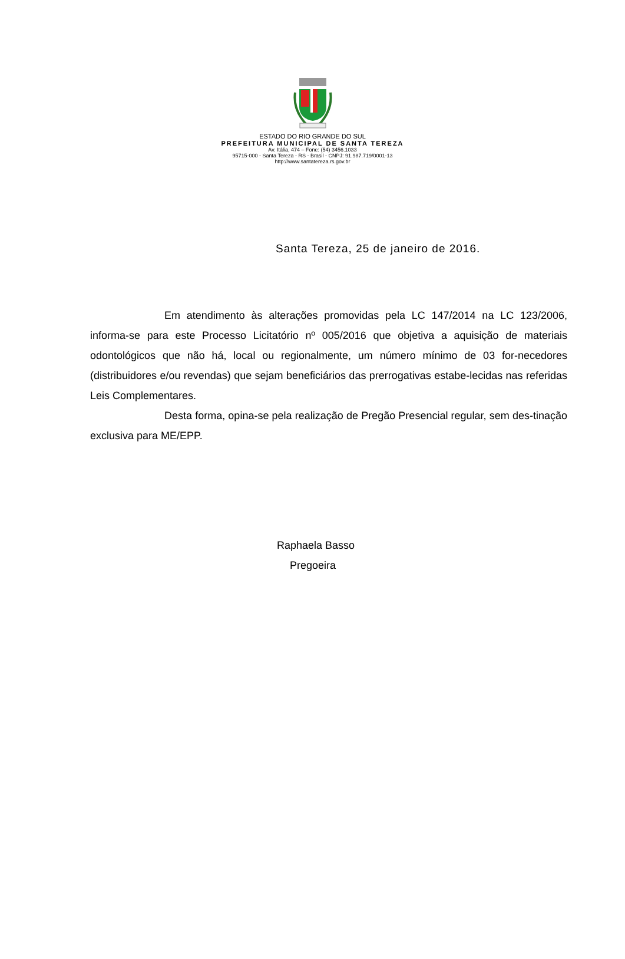ESTADO DO RIO GRANDE DO SUL
PREFEITURA MUNICIPAL DE SANTA TEREZA
Av. Itália, 474 – Fone: (54) 3456.1033
95715-000 - Santa Tereza - RS - Brasil - CNPJ: 91.987.719/0001-13
http://www.santatereza.rs.gov.br
Santa Tereza, 25 de janeiro de 2016.
Em atendimento às alterações promovidas pela LC 147/2014 na LC 123/2006, informa-se para este Processo Licitatório nº 005/2016 que objetiva a aquisição de materiais odontológicos que não há, local ou regionalmente, um número mínimo de 03 for-necedores (distribuidores e/ou revendas) que sejam beneficiários das prerrogativas estabe-lecidas nas referidas Leis Complementares.
Desta forma, opina-se pela realização de Pregão Presencial regular, sem des-tinação exclusiva para ME/EPP.
Raphaela Basso
Pregoeira